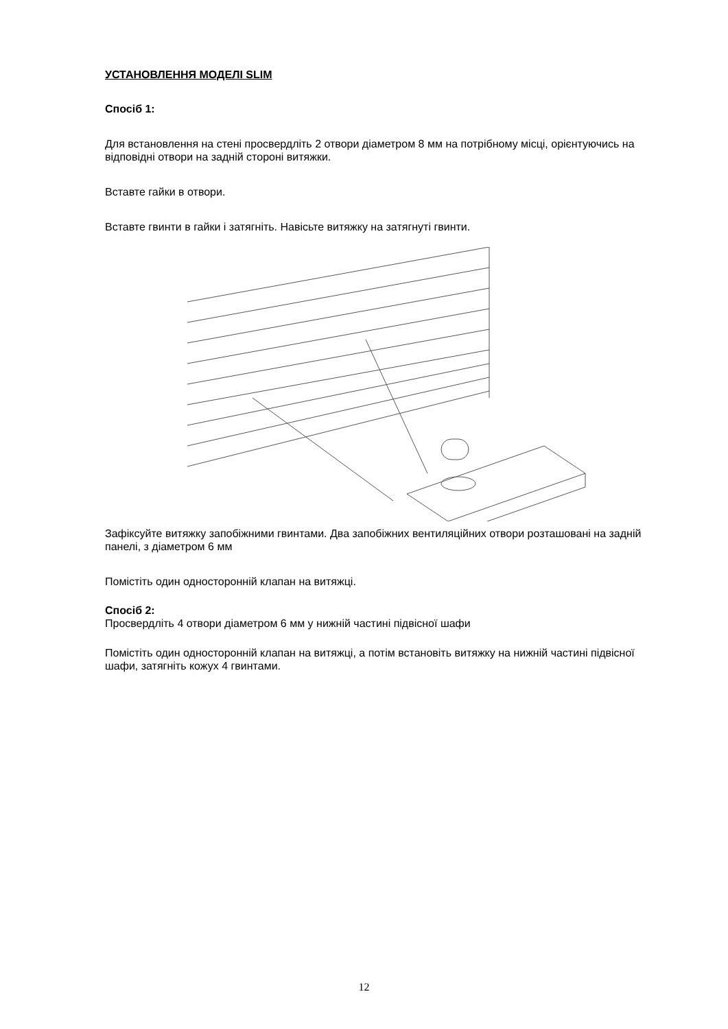УСТАНОВЛЕННЯ МОДЕЛІ SLIM
Спосіб 1:
Для встановлення на стені просвердліть 2 отвори діаметром 8 мм на потрібному місці, орієнтуючись на відповідні отвори на задній стороні витяжки.
Вставте гайки в отвори.
Вставте гвинти в гайки і затягніть. Навісьте витяжку на затягнуті гвинти.
Зафіксуйте витяжку запобіжними гвинтами. Два запобіжних вентиляційних отвори розташовані на задній панелі, з діаметром 6 мм
Помістіть один односторонній клапан на витяжці.
Спосіб 2:
Просвердліть 4 отвори діаметром 6 мм у нижній частині підвісної шафи
Помістіть один односторонній клапан на витяжці, а потім встановіть витяжку на нижній частині підвісної шафи, затягніть кожух 4 гвинтами.
12